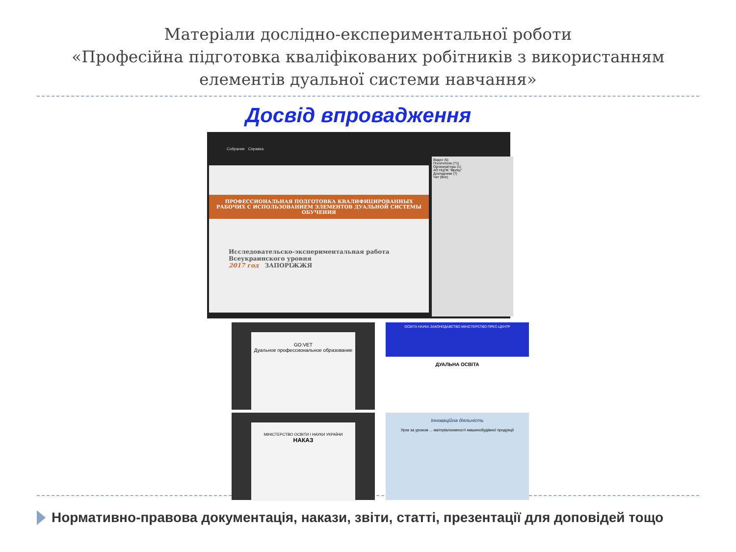Матеріали дослідно-експериментальної роботи
«Професійна підготовка кваліфікованих робітників з використанням
елементів дуальної системи навчання»
Досвід впровадження
Собрание Справка
ПРОФЕССИОНАЛЬНАЯ ПОДГОТОВКА КВАЛИФИЦИРОВАННЫХ РАБОЧИХ С ИСПОЛЬЗОВАНИЕМ ЭЛЕМЕНТОВ ДУАЛЬНОЙ СИСТЕМЫ ОБУЧЕНИЯ
Исследовательско-экспериментальная работа Всеукраинского уровня
2017 год ЗАПОРІЖЖЯ
Видео (5)
Посетители (71)
Организаторы (1)
АО НЦПК "Өрлеу"
Докладчики (7)
Чат (Все)
GO:VET
Дуальное профессиональное образование
ОСВІТА НАУКА ЗАКОНОДАВСТВО МІНІСТЕРСТВО ПРЕС-ЦЕНТР
ДУАЛЬНА ОСВІТА
МІНІСТЕРСТВО ОСВІТИ І НАУКИ УКРАЇНИ
НАКАЗ
Інноваційна діяльність
Урок за уроком ... матеріалоємності машинобудівної продукції
Нормативно-правова документація, накази, звіти, статті, презентації для доповідей тощо